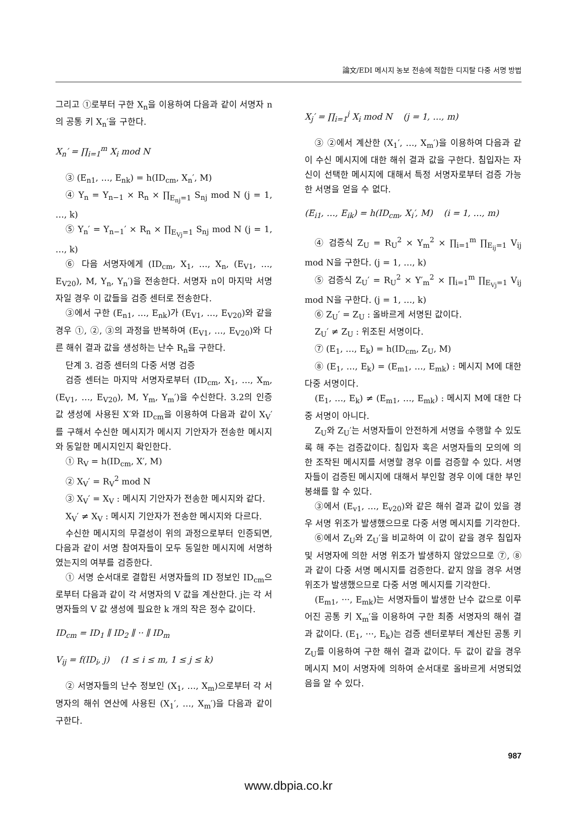論文/EDI 메시지 농보 전송에 적합한 디지탈 다중 서명 방법
그리고 ①로부터 구한 X<sub>n</sub>을 이용하여 다음과 같이 서명자 n의 공통 키 X<sub>n</sub>′을 구한다.
X<sub>n</sub>′ = ∏<sub>i=1</sub><sup>m</sup> X<sub>i</sub> mod N
③ (E<sub>n1</sub>, …, E<sub>nk</sub>) = h(ID<sub>cm</sub>, X<sub>n</sub>′, M)
④ Y<sub>n</sub> = Y<sub>n−1</sub> × R<sub>n</sub> × ∏<sub>E<sub>nj</sub>=1</sub> S<sub>nj</sub> mod N (j = 1, …, k)
⑤ Y<sub>n</sub>′ = Y<sub>n−1</sub>′ × R<sub>n</sub> × ∏<sub>E<sub>Vj</sub>=1</sub> S<sub>nj</sub> mod N (j = 1, …, k)
⑥ 다음 서명자에게 (ID<sub>cm</sub>, X<sub>1</sub>, …, X<sub>n</sub>, (E<sub>V1</sub>, …, E<sub>V20</sub>), M, Y<sub>n</sub>, Y<sub>n</sub>′)을 전송한다. 서명자 n이 마지막 서명자일 경우 이 값들을 검증 센터로 전송한다.
③에서 구한 (E<sub>n1</sub>, …, E<sub>nk</sub>)가 (E<sub>V1</sub>, …, E<sub>V20</sub>)와 같을 경우 ①, ②, ③의 과정을 반복하여 (E<sub>V1</sub>, …, E<sub>V20</sub>)와 다른 해쉬 결과 값을 생성하는 난수 R<sub>n</sub>을 구한다.
단계 3. 검증 센터의 다중 서명 검증
검증 센터는 마지막 서명자로부터 (ID<sub>cm</sub>, X<sub>1</sub>, …, X<sub>m</sub>, (E<sub>V1</sub>, …, E<sub>V20</sub>), M, Y<sub>m</sub>, Y<sub>m</sub>′)을 수신한다. 3.2의 인증 값 생성에 사용된 X′와 ID<sub>cm</sub>을 이용하여 다음과 같이 X<sub>V</sub>′를 구해서 수신한 메시지가 메시지 기안자가 전송한 메시지와 동일한 메시지인지 확인한다.
① R<sub>V</sub> = h(ID<sub>cm</sub>, X′, M)
② X<sub>V</sub>′ = R<sub>V</sub><sup>2</sup> mod N
③ X<sub>V</sub>′ = X<sub>V</sub> : 메시지 기안자가 전송한 메시지와 같다.
X<sub>V</sub>′ ≠ X<sub>V</sub> : 메시지 기안자가 전송한 메시지와 다르다.
수신한 메시지의 무결성이 위의 과정으로부터 인증되면, 다음과 같이 서명 참여자들이 모두 동일한 메시지에 서명하였는지의 여부를 검증한다.
① 서명 순서대로 결합된 서명자들의 ID 정보인 ID<sub>cm</sub>으로부터 다음과 같이 각 서명자의 V 값을 계산한다. j는 각 서명자들의 V 값 생성에 필요한 k 개의 작은 정수 값이다.
ID<sub>cm</sub> = ID<sub>1</sub> ∥ ID<sub>2</sub> ∥ ·· ∥ ID<sub>m</sub>
V<sub>ij</sub> = f(ID<sub>i</sub>, j) (1 ≤ i ≤ m, 1 ≤ j ≤ k)
② 서명자들의 난수 정보인 (X<sub>1</sub>, …, X<sub>m</sub>)으로부터 각 서명자의 해쉬 연산에 사용된 (X<sub>1</sub>′, …, X<sub>m</sub>′)을 다음과 같이 구한다.
X<sub>j</sub>′ = ∏<sub>i=1</sub><sup>j</sup> X<sub>i</sub> mod N (j = 1, …, m)
③ ②에서 계산한 (X<sub>1</sub>′, …, X<sub>m</sub>′)을 이용하여 다음과 같이 수신 메시지에 대한 해쉬 결과 값을 구한다. 침입자는 자신이 선택한 메시지에 대해서 특정 서명자로부터 검증 가능한 서명을 얻을 수 없다.
(E<sub>i1</sub>, …, E<sub>ik</sub>) = h(ID<sub>cm</sub>, X<sub>i</sub>′, M) (i = 1, …, m)
④ 검증식 Z<sub>U</sub> = R<sub>U</sub><sup>2</sup> × Y<sub>m</sub><sup>2</sup> × ∏<sub>i=1</sub><sup>m</sup> ∏<sub>E<sub>ij</sub>=1</sub> V<sub>ij</sub> mod N을 구한다. (j = 1, …, k)
⑤ 검증식 Z<sub>U</sub>′ = R<sub>U</sub><sup>2</sup> × Y′<sub>m</sub><sup>2</sup> × ∏<sub>i=1</sub><sup>m</sup> ∏<sub>E<sub>Vj</sub>=1</sub> V<sub>ij</sub> mod N을 구한다. (j = 1, …, k)
⑥ Z<sub>U</sub>′ = Z<sub>U</sub> : 올바르게 서명된 값이다.
Z<sub>U</sub>′ ≠ Z<sub>U</sub> : 위조된 서명이다.
⑦ (E<sub>1</sub>, …, E<sub>k</sub>) = h(ID<sub>cm</sub>, Z<sub>U</sub>, M)
⑧ (E<sub>1</sub>, …, E<sub>k</sub>) = (E<sub>m1</sub>, …, E<sub>mk</sub>) : 메시지 M에 대한 다중 서명이다.
(E<sub>1</sub>, …, E<sub>k</sub>) ≠ (E<sub>m1</sub>, …, E<sub>mk</sub>) : 메시지 M에 대한 다중 서명이 아니다.
Z<sub>U</sub>와 Z<sub>U</sub>′는 서명자들이 안전하게 서명을 수행할 수 있도록 해 주는 검증값이다. 침입자 혹은 서명자들의 모의에 의한 조작된 메시지를 서명할 경우 이를 검증할 수 있다. 서명자들이 검증된 메시지에 대해서 부인할 경우 이에 대한 부인 봉쇄를 할 수 있다.
③에서 (E<sub>v1</sub>, …, E<sub>v20</sub>)와 같은 해쉬 결과 값이 있을 경우 서명 위조가 발생했으므로 다중 서명 메시지를 기각한다.
⑥에서 Z<sub>U</sub>와 Z<sub>U</sub>′을 비교하여 이 값이 같을 경우 침입자 및 서명자에 의한 서명 위조가 발생하지 않았으므로 ⑦, ⑧과 같이 다중 서명 메시지를 검증한다. 같지 않을 경우 서명 위조가 발생했으므로 다중 서명 메시지를 기각한다.
(E<sub>m1</sub>, ···, E<sub>mk</sub>)는 서명자들이 발생한 난수 값으로 이루어진 공통 키 X<sub>m</sub>′을 이용하여 구한 최종 서명자의 해쉬 결과 값이다. (E<sub>1</sub>, ···, E<sub>k</sub>)는 검증 센터로부터 계산된 공통 키 Z<sub>U</sub>를 이용하여 구한 해쉬 결과 값이다. 두 값이 같을 경우 메시지 M이 서명자에 의하여 순서대로 올바르게 서명되었음을 알 수 있다.
987
www.dbpia.co.kr